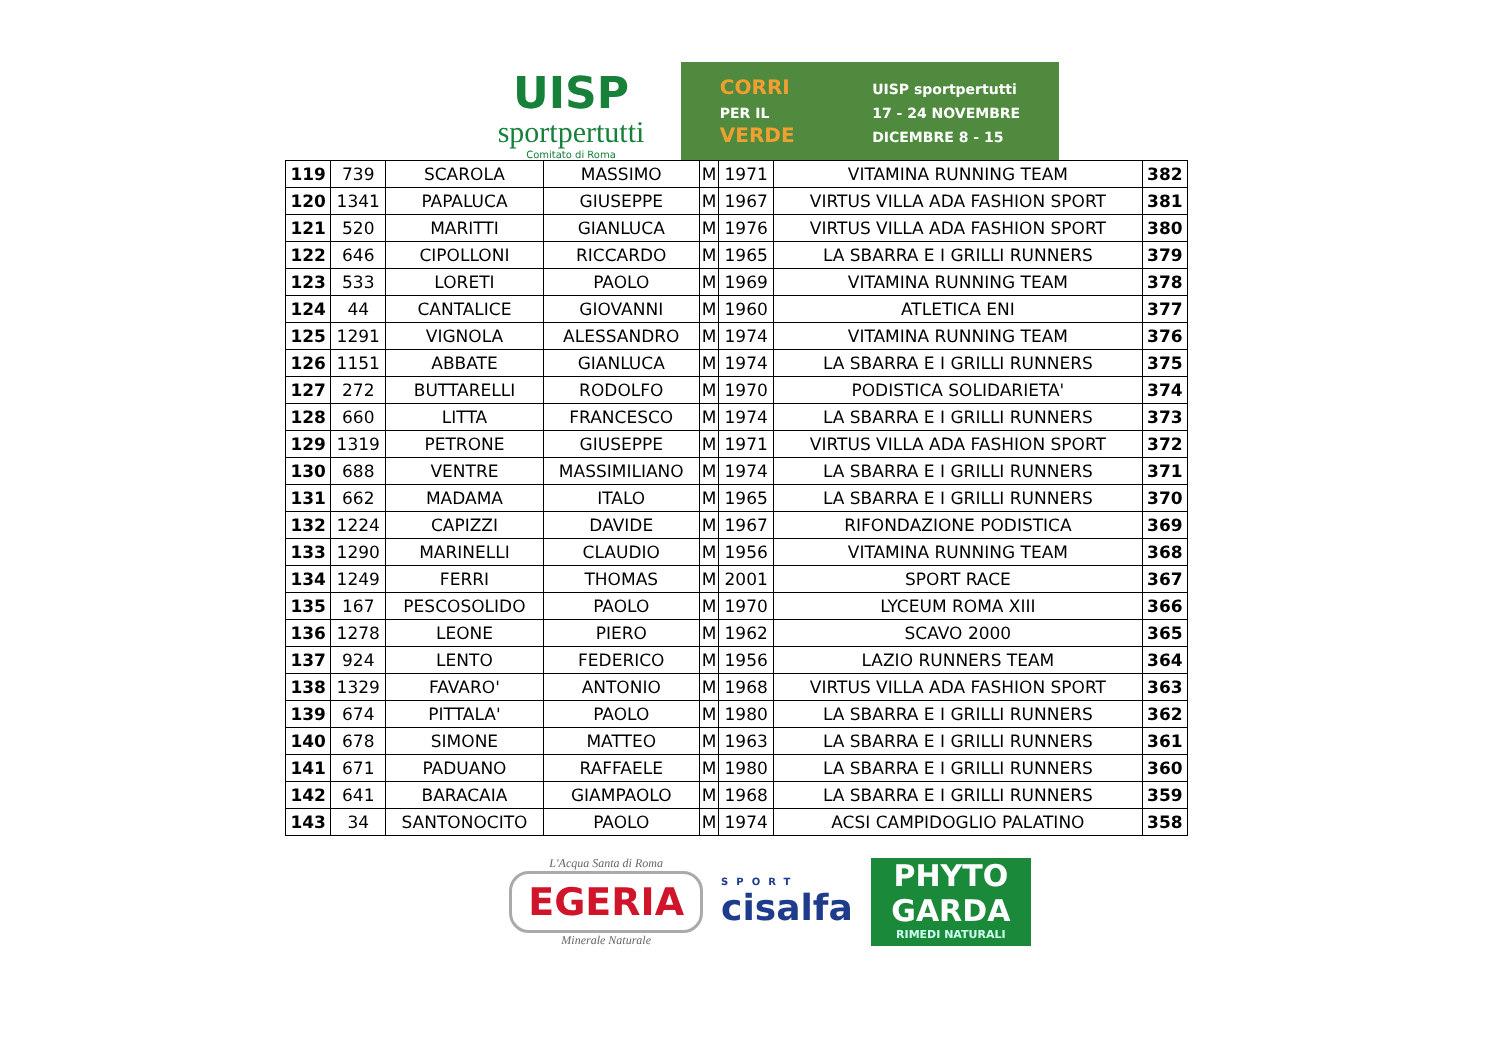UISP
sportpertutti
Comitato di Roma
CORRI
PER IL
VERDE
UISP sportpertutti
17 - 24 NOVEMBRE
DICEMBRE 8 - 15
| 119 | 739 | SCAROLA | MASSIMO | M | 1971 | VITAMINA RUNNING TEAM | 382 |
| 120 | 1341 | PAPALUCA | GIUSEPPE | M | 1967 | VIRTUS VILLA ADA FASHION SPORT | 381 |
| 121 | 520 | MARITTI | GIANLUCA | M | 1976 | VIRTUS VILLA ADA FASHION SPORT | 380 |
| 122 | 646 | CIPOLLONI | RICCARDO | M | 1965 | LA SBARRA E I GRILLI RUNNERS | 379 |
| 123 | 533 | LORETI | PAOLO | M | 1969 | VITAMINA RUNNING TEAM | 378 |
| 124 | 44 | CANTALICE | GIOVANNI | M | 1960 | ATLETICA ENI | 377 |
| 125 | 1291 | VIGNOLA | ALESSANDRO | M | 1974 | VITAMINA RUNNING TEAM | 376 |
| 126 | 1151 | ABBATE | GIANLUCA | M | 1974 | LA SBARRA E I GRILLI RUNNERS | 375 |
| 127 | 272 | BUTTARELLI | RODOLFO | M | 1970 | PODISTICA SOLIDARIETA' | 374 |
| 128 | 660 | LITTA | FRANCESCO | M | 1974 | LA SBARRA E I GRILLI RUNNERS | 373 |
| 129 | 1319 | PETRONE | GIUSEPPE | M | 1971 | VIRTUS VILLA ADA FASHION SPORT | 372 |
| 130 | 688 | VENTRE | MASSIMILIANO | M | 1974 | LA SBARRA E I GRILLI RUNNERS | 371 |
| 131 | 662 | MADAMA | ITALO | M | 1965 | LA SBARRA E I GRILLI RUNNERS | 370 |
| 132 | 1224 | CAPIZZI | DAVIDE | M | 1967 | RIFONDAZIONE PODISTICA | 369 |
| 133 | 1290 | MARINELLI | CLAUDIO | M | 1956 | VITAMINA RUNNING TEAM | 368 |
| 134 | 1249 | FERRI | THOMAS | M | 2001 | SPORT RACE | 367 |
| 135 | 167 | PESCOSOLIDO | PAOLO | M | 1970 | LYCEUM ROMA XIII | 366 |
| 136 | 1278 | LEONE | PIERO | M | 1962 | SCAVO 2000 | 365 |
| 137 | 924 | LENTO | FEDERICO | M | 1956 | LAZIO RUNNERS TEAM | 364 |
| 138 | 1329 | FAVARO' | ANTONIO | M | 1968 | VIRTUS VILLA ADA FASHION SPORT | 363 |
| 139 | 674 | PITTALA' | PAOLO | M | 1980 | LA SBARRA E I GRILLI RUNNERS | 362 |
| 140 | 678 | SIMONE | MATTEO | M | 1963 | LA SBARRA E I GRILLI RUNNERS | 361 |
| 141 | 671 | PADUANO | RAFFAELE | M | 1980 | LA SBARRA E I GRILLI RUNNERS | 360 |
| 142 | 641 | BARACAIA | GIAMPAOLO | M | 1968 | LA SBARRA E I GRILLI RUNNERS | 359 |
| 143 | 34 | SANTONOCITO | PAOLO | M | 1974 | ACSI CAMPIDOGLIO PALATINO | 358 |
L'Acqua Santa di Roma
EGERIA
Minerale Naturale
SPORT
cisalfa
PHYTO
GARDA
RIMEDI NATURALI